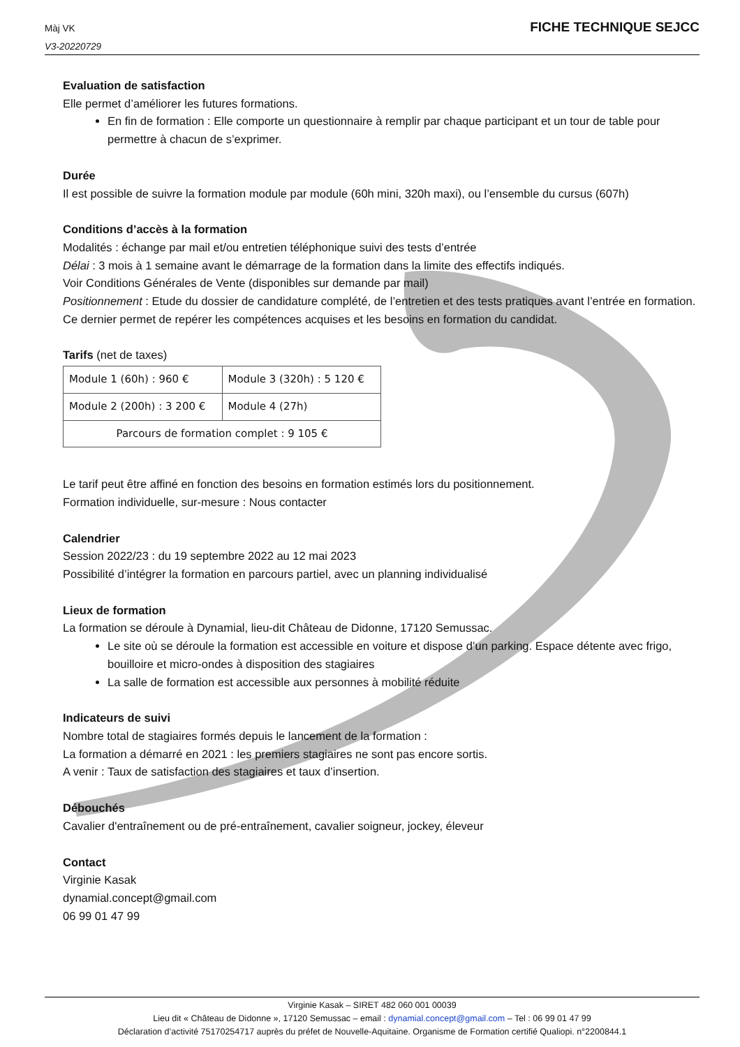Màj VK
V3-20220729
FICHE TECHNIQUE SEJCC
Evaluation de satisfaction
Elle permet d’améliorer les futures formations.
En fin de formation : Elle comporte un questionnaire à remplir par chaque participant et un tour de table pour permettre à chacun de s’exprimer.
Durée
Il est possible de suivre la formation module par module (60h mini, 320h maxi), ou l’ensemble du cursus (607h)
Conditions d’accès à la formation
Modalités : échange par mail et/ou entretien téléphonique suivi des tests d’entrée
Délai : 3 mois à 1 semaine avant le démarrage de la formation dans la limite des effectifs indiqués.
Voir Conditions Générales de Vente (disponibles sur demande par mail)
Positionnement : Etude du dossier de candidature complété, de l’entretien et des tests pratiques avant l’entrée en formation. Ce dernier permet de repérer les compétences acquises et les besoins en formation du candidat.
Tarifs (net de taxes)
| Module 1 (60h) : 960 € | Module 3 (320h) : 5 120 € |
| Module 2 (200h) : 3 200 € | Module 4 (27h) |
| Parcours de formation complet : 9 105 € | |
Le tarif peut être affiné en fonction des besoins en formation estimés lors du positionnement.
Formation individuelle, sur-mesure : Nous contacter
Calendrier
Session 2022/23 : du 19 septembre 2022 au 12 mai 2023
Possibilité d’intégrer la formation en parcours partiel, avec un planning individualisé
Lieux de formation
La formation se déroule à Dynamial, lieu-dit Château de Didonne, 17120 Semussac.
Le site où se déroule la formation est accessible en voiture et dispose d’un parking. Espace détente avec frigo, bouilloire et micro-ondes à disposition des stagiaires
La salle de formation est accessible aux personnes à mobilité réduite
Indicateurs de suivi
Nombre total de stagiaires formés depuis le lancement de la formation :
La formation a démarré en 2021 : les premiers stagiaires ne sont pas encore sortis.
A venir : Taux de satisfaction des stagiaires et taux d’insertion.
Débouchés
Cavalier d'entraînement ou de pré-entraînement, cavalier soigneur, jockey, éleveur
Contact
Virginie Kasak
dynamial.concept@gmail.com
06 99 01 47 99
Virginie Kasak – SIRET 482 060 001 00039
Lieu dit « Château de Didonne », 17120 Semussac – email : dynamial.concept@gmail.com – Tel : 06 99 01 47 99
Déclaration d’activité 75170254717 auprès du préfet de Nouvelle-Aquitaine. Organisme de Formation certifié Qualiopi. n°2200844.1